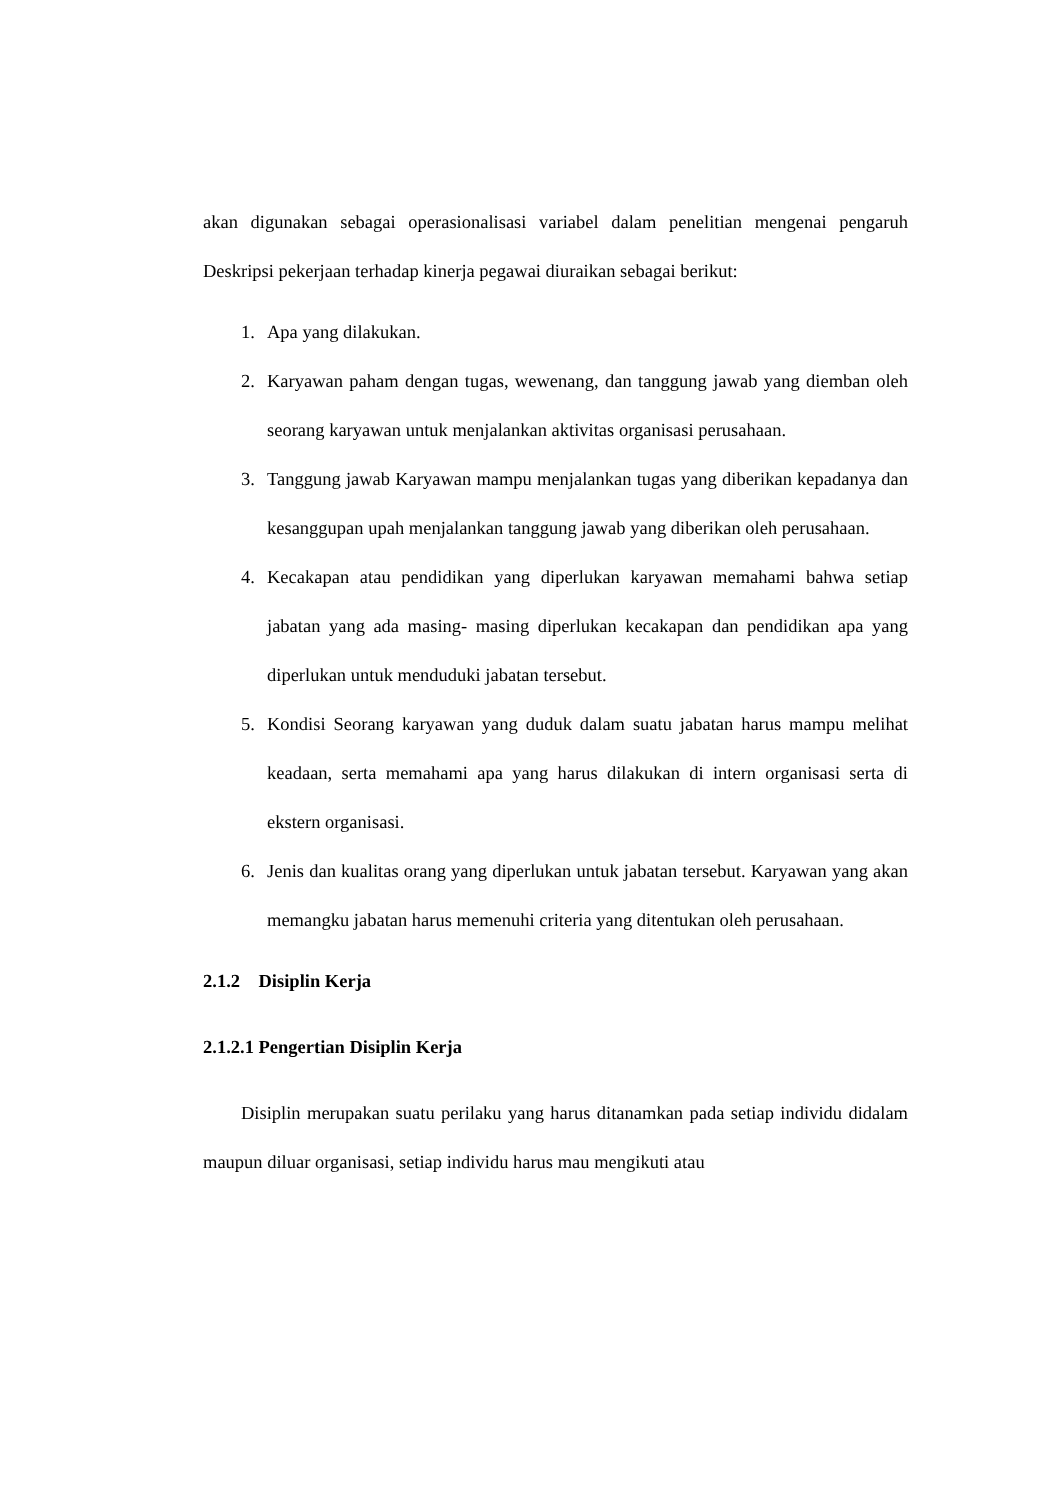akan digunakan sebagai operasionalisasi variabel dalam penelitian mengenai pengaruh Deskripsi pekerjaan terhadap kinerja pegawai diuraikan sebagai berikut:
1. Apa yang dilakukan.
2. Karyawan paham dengan tugas, wewenang, dan tanggung jawab yang diemban oleh seorang karyawan untuk menjalankan aktivitas organisasi perusahaan.
3. Tanggung jawab Karyawan mampu menjalankan tugas yang diberikan kepadanya dan kesanggupan upah menjalankan tanggung jawab yang diberikan oleh perusahaan.
4. Kecakapan atau pendidikan yang diperlukan karyawan memahami bahwa setiap jabatan yang ada masing- masing diperlukan kecakapan dan pendidikan apa yang diperlukan untuk menduduki jabatan tersebut.
5. Kondisi Seorang karyawan yang duduk dalam suatu jabatan harus mampu melihat keadaan, serta memahami apa yang harus dilakukan di intern organisasi serta di ekstern organisasi.
6. Jenis dan kualitas orang yang diperlukan untuk jabatan tersebut. Karyawan yang akan memangku jabatan harus memenuhi criteria yang ditentukan oleh perusahaan.
2.1.2 Disiplin Kerja
2.1.2.1 Pengertian Disiplin Kerja
Disiplin merupakan suatu perilaku yang harus ditanamkan pada setiap individu didalam maupun diluar organisasi, setiap individu harus mau mengikuti atau